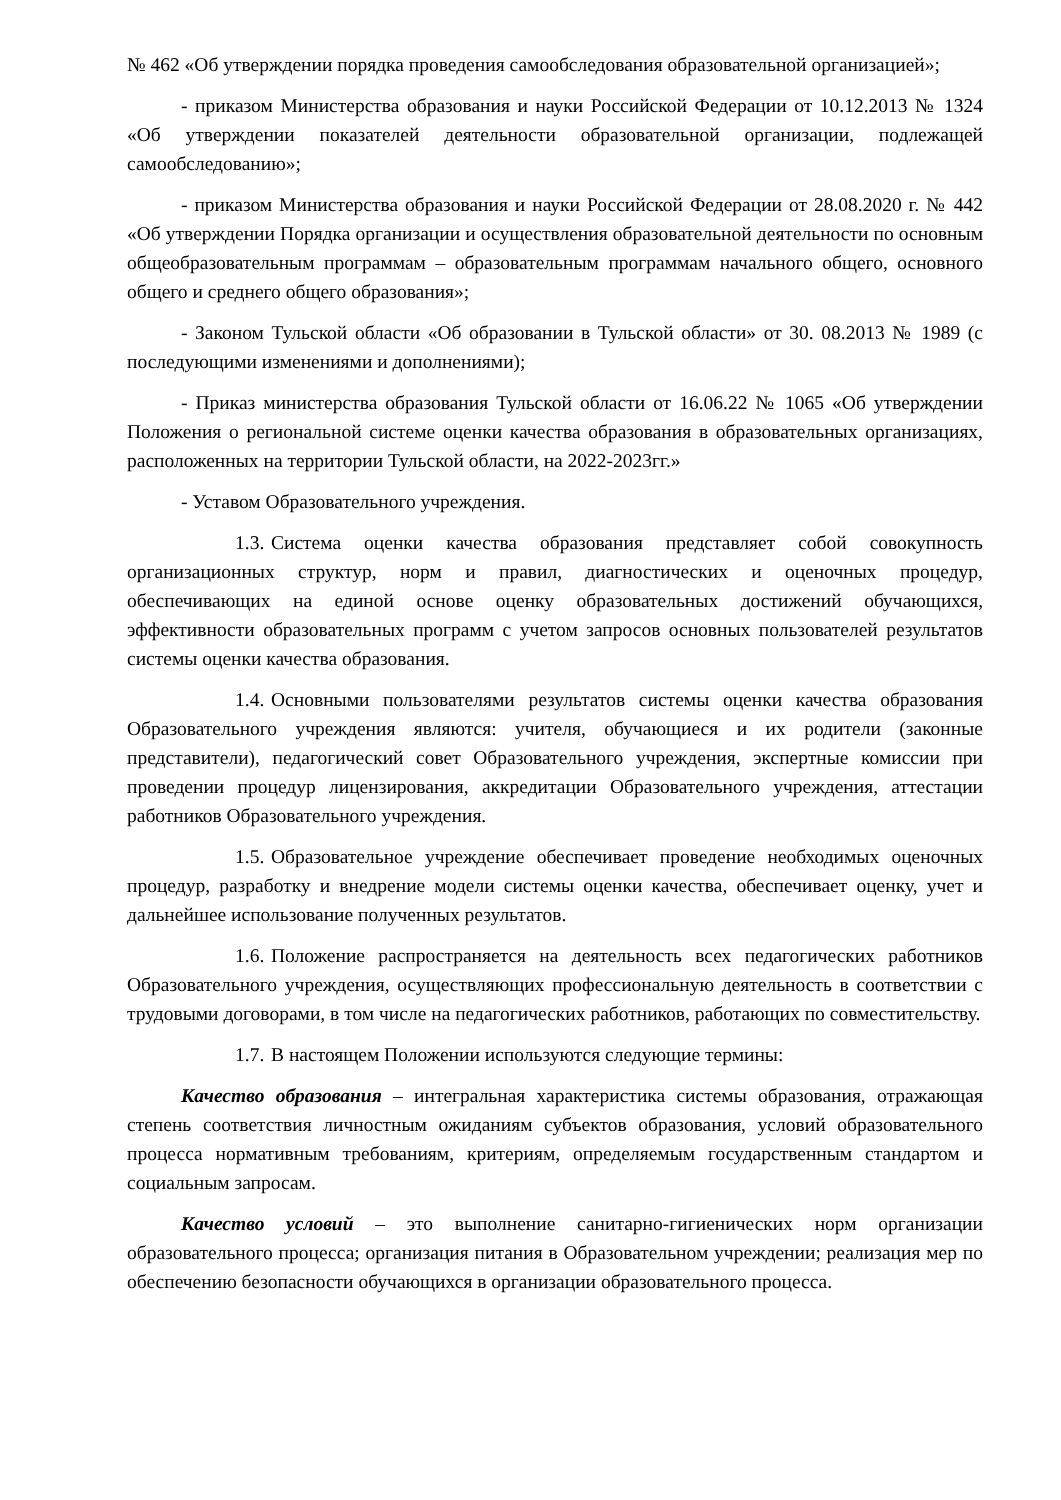№ 462 «Об утверждении порядка проведения самообследования образовательной организацией»;
- приказом Министерства образования и науки Российской Федерации от 10.12.2013 № 1324 «Об утверждении показателей деятельности образовательной организации, подлежащей самообследованию»;
- приказом Министерства образования и науки Российской Федерации от 28.08.2020 г. № 442 «Об утверждении Порядка организации и осуществления образовательной деятельности по основным общеобразовательным программам – образовательным программам начального общего, основного общего и среднего общего образования»;
- Законом Тульской области «Об образовании в Тульской области» от 30. 08.2013 № 1989 (с последующими изменениями и дополнениями);
- Приказ министерства образования Тульской области от 16.06.22 № 1065 «Об утверждении Положения о региональной системе оценки качества образования в образовательных организациях, расположенных на территории Тульской области, на 2022-2023гг.»
- Уставом Образовательного учреждения.
1.3. Система оценки качества образования представляет собой совокупность организационных структур, норм и правил, диагностических и оценочных процедур, обеспечивающих на единой основе оценку образовательных достижений обучающихся, эффективности образовательных программ с учетом запросов основных пользователей результатов системы оценки качества образования.
1.4. Основными пользователями результатов системы оценки качества образования Образовательного учреждения являются: учителя, обучающиеся и их родители (законные представители), педагогический совет Образовательного учреждения, экспертные комиссии при проведении процедур лицензирования, аккредитации Образовательного учреждения, аттестации работников Образовательного учреждения.
1.5. Образовательное учреждение обеспечивает проведение необходимых оценочных процедур, разработку и внедрение модели системы оценки качества, обеспечивает оценку, учет и дальнейшее использование полученных результатов.
1.6. Положение распространяется на деятельность всех педагогических работников Образовательного учреждения, осуществляющих профессиональную деятельность в соответствии с трудовыми договорами, в том числе на педагогических работников, работающих по совместительству.
1.7. В настоящем Положении используются следующие термины:
Качество образования – интегральная характеристика системы образования, отражающая степень соответствия личностным ожиданиям субъектов образования, условий образовательного процесса нормативным требованиям, критериям, определяемым государственным стандартом и социальным запросам.
Качество условий – это выполнение санитарно-гигиенических норм организации образовательного процесса; организация питания в Образовательном учреждении; реализация мер по обеспечению безопасности обучающихся в организации образовательного процесса.